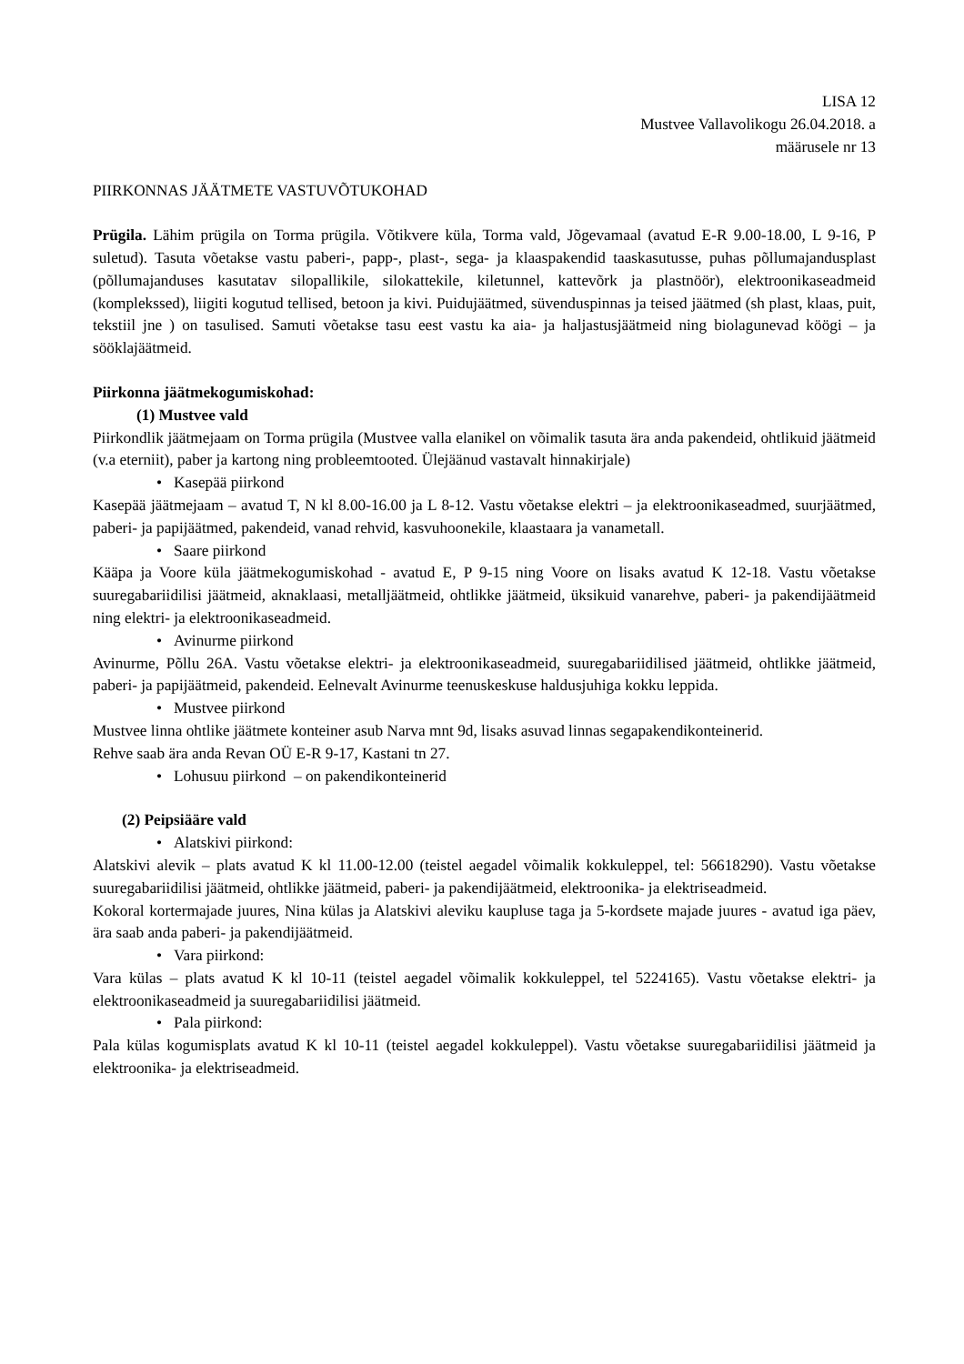LISA 12
Mustvee Vallavolikogu 26.04.2018. a
määrusele nr 13
PIIRKONNAS JÄÄTMETE VASTUVÕTUKOHAD
Prügila. Lähim prügila on Torma prügila. Võtikvere küla, Torma vald, Jõgevamaal (avatud E-R 9.00-18.00, L 9-16, P suletud). Tasuta võetakse vastu paberi-, papp-, plast-, sega- ja klaaspakendid taaskasutusse, puhas põllumajandusplast (põllumajanduses kasutatav silopallikile, silokattekile, kiletunnel, kattevõrk ja plastnöör), elektroonikaseadmeid (komplekssed), liigiti kogutud tellised, betoon ja kivi. Puidujäätmed, süvenduspinnas ja teised jäätmed (sh plast, klaas, puit, tekstiil jne ) on tasulised. Samuti võetakse tasu eest vastu ka aia- ja haljastusjäätmeid ning biolagunevad köögi – ja sööklajäätmeid.
Piirkonna jäätmekogumiskohad:
(1) Mustvee vald
Piirkondlik jäätmejaam on Torma prügila (Mustvee valla elanikel on võimalik tasuta ära anda pakendeid, ohtlikuid jäätmeid (v.a eterniit), paber ja kartong ning probleemtooted. Ülejäänud vastavalt hinnakirjale)
• Kasepää piirkond
Kasepää jäätmejaam – avatud T, N kl 8.00-16.00 ja L 8-12. Vastu võetakse elektri – ja elektroonikaseadmed, suurjäätmed, paberi- ja papijäätmed, pakendeid, vanad rehvid, kasvuhoonekile, klaastaara ja vanametall.
• Saare piirkond
Kääpa ja Voore küla jäätmekogumiskohad - avatud E, P 9-15 ning Voore on lisaks avatud K 12-18. Vastu võetakse suuregabariidilisi jäätmeid, aknaklaasi, metalljäätmeid, ohtlikke jäätmeid, üksikuid vanarehve, paberi- ja pakendijäätmeid ning elektri- ja elektroonikaseadmeid.
• Avinurme piirkond
Avinurme, Põllu 26A. Vastu võetakse elektri- ja elektroonikaseadmeid, suuregabariidilised jäätmeid, ohtlikke jäätmeid, paberi- ja papijäätmeid, pakendeid. Eelnevalt Avinurme teenuskeskuse haldusjuhiga kokku leppida.
• Mustvee piirkond
Mustvee linna ohtlike jäätmete konteiner asub Narva mnt 9d, lisaks asuvad linnas segapakendikonteinerid.
Rehve saab ära anda Revan OÜ E-R 9-17, Kastani tn 27.
• Lohusuu piirkond – on pakendikonteinerid
(2) Peipsiääre vald
• Alatskivi piirkond:
Alatskivi alevik – plats avatud K kl 11.00-12.00 (teistel aegadel võimalik kokkuleppel, tel: 56618290). Vastu võetakse suuregabariidilisi jäätmeid, ohtlikke jäätmeid, paberi- ja pakendijäätmeid, elektroonika- ja elektriseadmeid.
Kokoral kortermajade juures, Nina külas ja Alatskivi aleviku kaupluse taga ja 5-kordsete majade juures - avatud iga päev, ära saab anda paberi- ja pakendijäätmeid.
• Vara piirkond:
Vara külas – plats avatud K kl 10-11 (teistel aegadel võimalik kokkuleppel, tel 5224165). Vastu võetakse elektri- ja elektroonikaseadmeid ja suuregabariidilisi jäätmeid.
• Pala piirkond:
Pala külas kogumisplats avatud K kl 10-11 (teistel aegadel kokkuleppel). Vastu võetakse suuregabariidilisi jäätmeid ja elektroonika- ja elektriseadmeid.